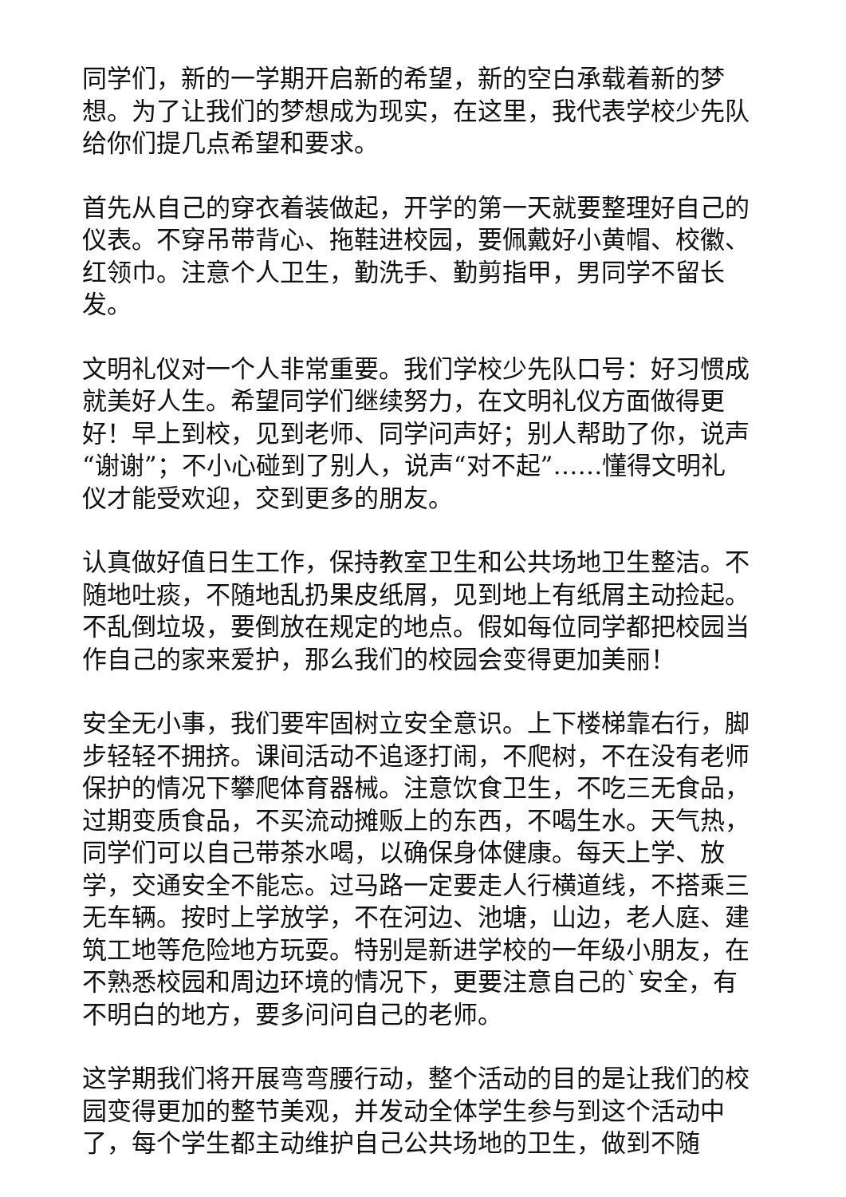同学们，新的一学期开启新的希望，新的空白承载着新的梦想。为了让我们的梦想成为现实，在这里，我代表学校少先队给你们提几点希望和要求。
首先从自己的穿衣着装做起，开学的第一天就要整理好自己的仪表。不穿吊带背心、拖鞋进校园，要佩戴好小黄帽、校徽、红领巾。注意个人卫生，勤洗手、勤剪指甲，男同学不留长发。
文明礼仪对一个人非常重要。我们学校少先队口号：好习惯成就美好人生。希望同学们继续努力，在文明礼仪方面做得更好！早上到校，见到老师、同学问声好；别人帮助了你，说声“谢谢”；不小心碰到了别人，说声“对不起”……懂得文明礼仪才能受欢迎，交到更多的朋友。
认真做好值日生工作，保持教室卫生和公共场地卫生整洁。不随地吐痰，不随地乱扔果皮纸屑，见到地上有纸屑主动捡起。不乱倒垃圾，要倒放在规定的地点。假如每位同学都把校园当作自己的家来爱护，那么我们的校园会变得更加美丽！
安全无小事，我们要牢固树立安全意识。上下楼梯靠右行，脚步轻轻不拥挤。课间活动不追逐打闹，不爬树，不在没有老师保护的情况下攀爬体育器械。注意饮食卫生，不吃三无食品，过期变质食品，不买流动摊贩上的东西，不喝生水。天气热，同学们可以自己带茶水喝，以确保身体健康。每天上学、放学，交通安全不能忘。过马路一定要走人行横道线，不搭乘三无车辆。按时上学放学，不在河边、池塘，山边，老人庭、建筑工地等危险地方玩耍。特别是新进学校的一年级小朋友，在不熟悉校园和周边环境的情况下，更要注意自己的`安全，有不明白的地方，要多问问自己的老师。
这学期我们将开展弯弯腰行动，整个活动的目的是让我们的校园变得更加的整节美观，并发动全体学生参与到这个活动中了，每个学生都主动维护自己公共场地的卫生，做到不随